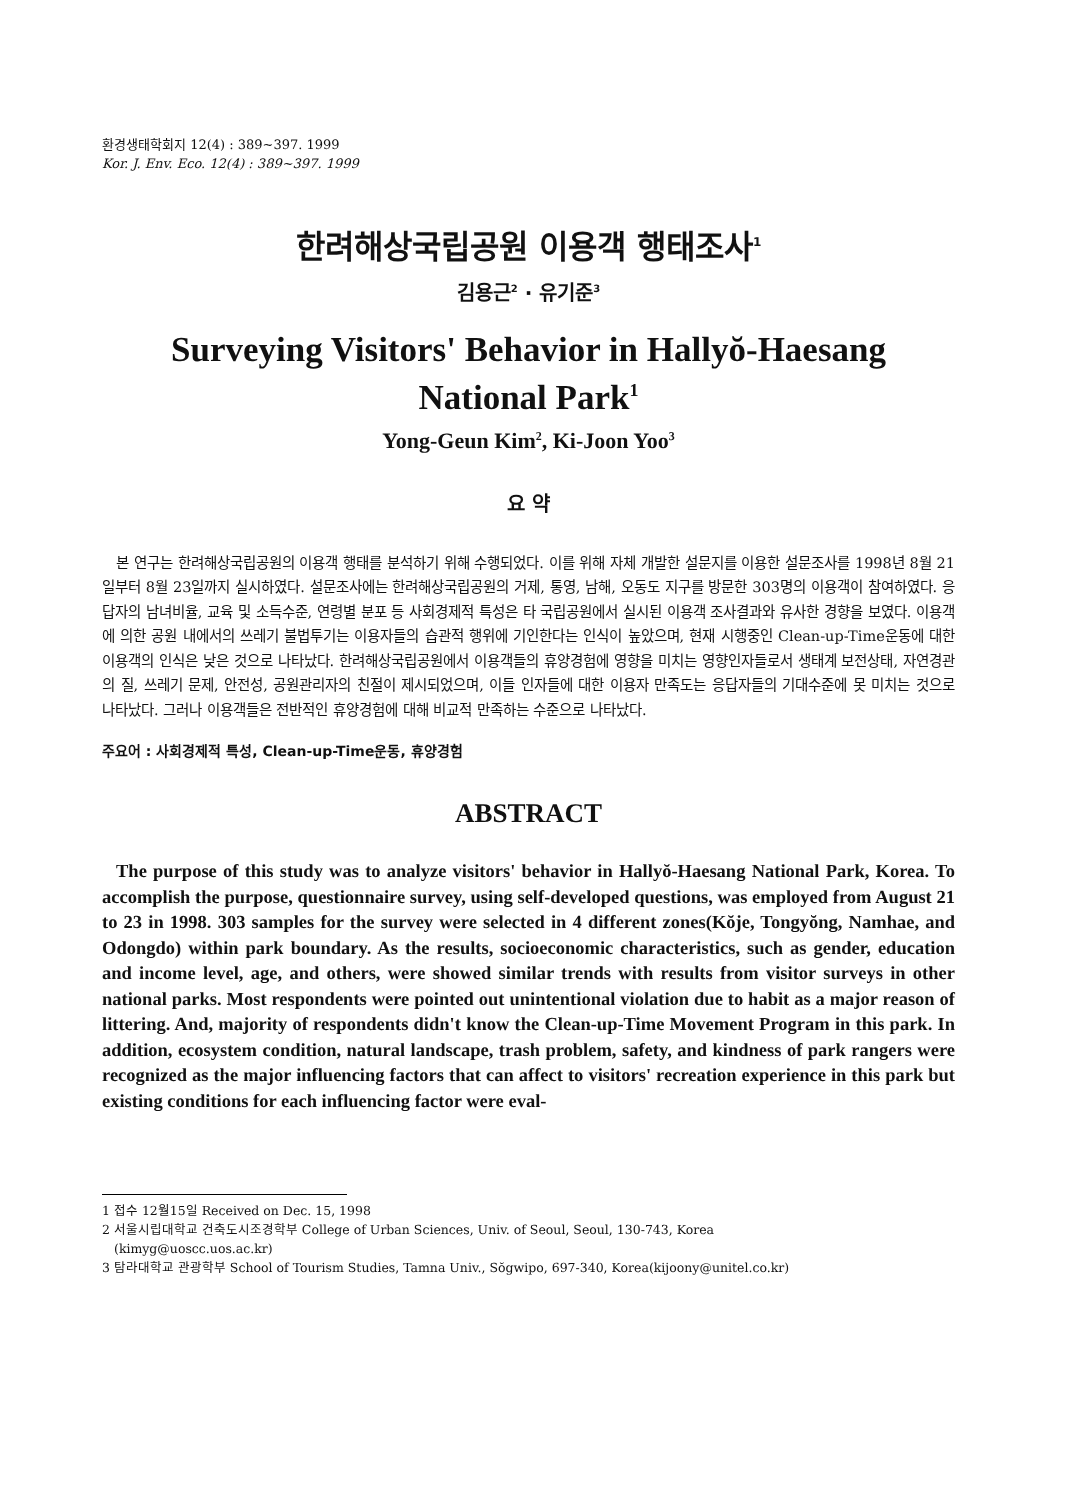환경생태학회지 12(4) : 389~397. 1999
Kor. J. Env. Eco. 12(4) : 389~397. 1999
한려해상국립공원 이용객 행태조사<sup>1</sup>
김용근<sup>2</sup> · 유기준<sup>3</sup>
Surveying Visitors' Behavior in Hallyŏ-Haesang
National Park<sup>1</sup>
Yong-Geun Kim<sup>2</sup>, Ki-Joon Yoo<sup>3</sup>
요 약
본 연구는 한려해상국립공원의 이용객 행태를 분석하기 위해 수행되었다. 이를 위해 자체 개발한 설문지를 이용한 설문조사를 1998년 8월 21일부터 8월 23일까지 실시하였다. 설문조사에는 한려해상국립공원의 거제, 통영, 남해, 오동도 지구를 방문한 303명의 이용객이 참여하였다. 응답자의 남녀비율, 교육 및 소득수준, 연령별 분포 등 사회경제적 특성은 타 국립공원에서 실시된 이용객 조사결과와 유사한 경향을 보였다. 이용객에 의한 공원 내에서의 쓰레기 불법투기는 이용자들의 습관적 행위에 기인한다는 인식이 높았으며, 현재 시행중인 Clean-up-Time운동에 대한 이용객의 인식은 낮은 것으로 나타났다. 한려해상국립공원에서 이용객들의 휴양경험에 영향을 미치는 영향인자들로서 생태계 보전상태, 자연경관의 질, 쓰레기 문제, 안전성, 공원관리자의 친절이 제시되었으며, 이들 인자들에 대한 이용자 만족도는 응답자들의 기대수준에 못 미치는 것으로 나타났다. 그러나 이용객들은 전반적인 휴양경험에 대해 비교적 만족하는 수준으로 나타났다.
주요어 : 사회경제적 특성, Clean-up-Time운동, 휴양경험
ABSTRACT
The purpose of this study was to analyze visitors' behavior in Hallyŏ-Haesang National Park, Korea. To accomplish the purpose, questionnaire survey, using self-developed questions, was employed from August 21 to 23 in 1998. 303 samples for the survey were selected in 4 different zones(Kŏje, Tongyŏng, Namhae, and Odongdo) within park boundary. As the results, socioeconomic characteristics, such as gender, education and income level, age, and others, were showed similar trends with results from visitor surveys in other national parks. Most respondents were pointed out unintentional violation due to habit as a major reason of littering. And, majority of respondents didn't know the Clean-up-Time Movement Program in this park. In addition, ecosystem condition, natural landscape, trash problem, safety, and kindness of park rangers were recognized as the major influencing factors that can affect to visitors' recreation experience in this park but existing conditions for each influencing factor were eval-
1 접수 12월15일 Received on Dec. 15, 1998
2 서울시립대학교 건축도시조경학부 College of Urban Sciences, Univ. of Seoul, Seoul, 130-743, Korea
(kimyg@uoscc.uos.ac.kr)
3 탐라대학교 관광학부 School of Tourism Studies, Tamna Univ., Sŏgwipo, 697-340, Korea(kijoony@unitel.co.kr)